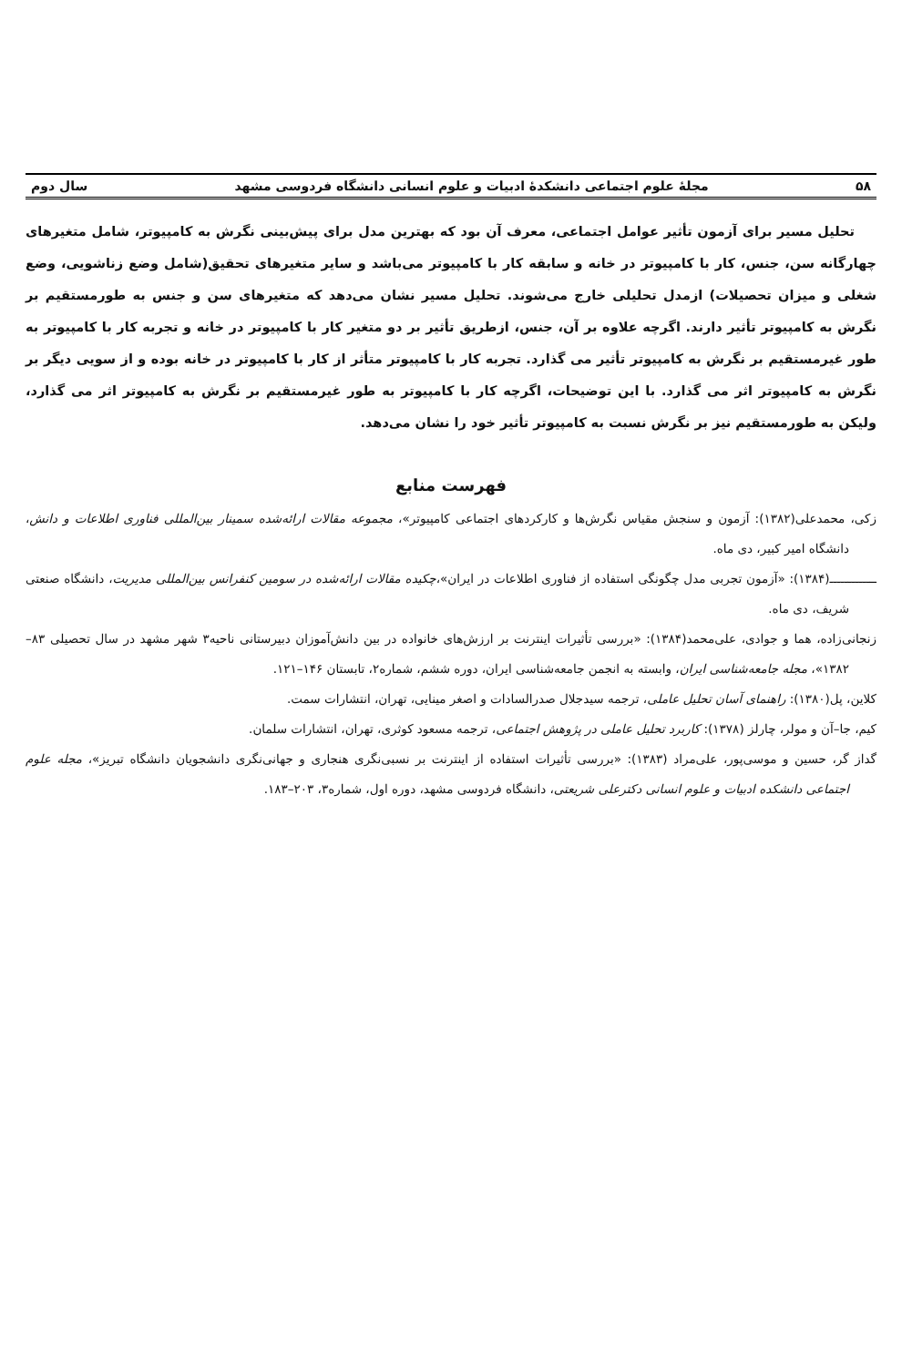۵۸ مجلهٔ علوم اجتماعی دانشکدهٔ ادبیات و علوم انسانی دانشگاه فردوسی مشهد سال دوم
تحلیل مسیر برای آزمون تأثیر عوامل اجتماعی، معرف آن بود که بهترین مدل برای پیش‌بینی نگرش به کامپیوتر، شامل متغیرهای چهارگانه سن، جنس، کار با کامپیوتر در خانه و سابقه کار با کامپیوتر می‌باشد و سایر متغیرهای تحقیق(شامل وضع زناشویی، وضع شغلی و میزان تحصیلات) ازمدل تحلیلی خارج می‌شوند. تحلیل مسیر نشان می‌دهد که متغیرهای سن و جنس به طورمستقیم بر نگرش به کامپیوتر تأثیر دارند. اگرچه علاوه بر آن، جنس، ازطریق تأثیر بر دو متغیر کار با کامپیوتر در خانه و تجربه کار با کامپیوتر به طور غیرمستقیم بر نگرش به کامپیوتر تأثیر می گذارد. تجربه کار با کامپیوتر متأثر از کار با کامپیوتر در خانه بوده و از سویی دیگر بر نگرش به کامپیوتر اثر می گذارد. با این توضیحات، اگرچه کار با کامپیوتر به طور غیرمستقیم بر نگرش به کامپیوتر اثر می گذارد، ولیکن به طورمستقیم نیز بر نگرش نسبت به کامپیوتر تأثیر خود را نشان می‌دهد.
فهرست منابع
زکی، محمدعلی(۱۳۸۲): آزمون و سنجش مقیاس نگرش‌ها و کارکردهای اجتماعی کامپیوتر»، مجموعه مقالات ارائه‌شده سمینار بین‌المللی فناوری اطلاعات و دانش، دانشگاه امیر کبیر، دی ماه.
ـــــــــــــ(۱۳۸۴): «آزمون تجربی مدل چگونگی استفاده از فناوری اطلاعات در ایران»،چکیده مقالات ارائه‌شده در سومین کنفرانس بین‌المللی مدیریت، دانشگاه صنعتی شریف، دی ماه.
زنجانی‌زاده، هما و جوادی، علی‌محمد(۱۳۸۴): «بررسی تأثیرات اینترنت بر ارزش‌های خانواده در بین دانش‌آموزان دبیرستانی ناحیه۳ شهر مشهد در سال تحصیلی ۸۳–۱۳۸۲»، مجله جامعه‌شناسی ایران، وابسته به انجمن جامعه‌شناسی ایران، دوره ششم، شماره۲، تابستان ۱۴۶–۱۲۱.
کلاین، پل(۱۳۸۰): راهنمای آسان تحلیل عاملی، ترجمه سیدجلال صدرالسادات و اصغر مینایی، تهران، انتشارات سمت.
کیم، جا–آن و مولر، چارلز (۱۳۷۸): کاربرد تحلیل عاملی در پژوهش اجتماعی، ترجمه مسعود کوثری، تهران، انتشارات سلمان.
گداز گر، حسین و موسی‌پور، علی‌مراد (۱۳۸۳): «بررسی تأثیرات استفاده از اینترنت بر نسبی‌نگری هنجاری و جهانی‌نگری دانشجویان دانشگاه تبریز»، مجله علوم اجتماعی دانشکده ادبیات و علوم انسانی دکترعلی شریعتی، دانشگاه فردوسی مشهد، دوره اول، شماره۳، ۲۰۳–۱۸۳.